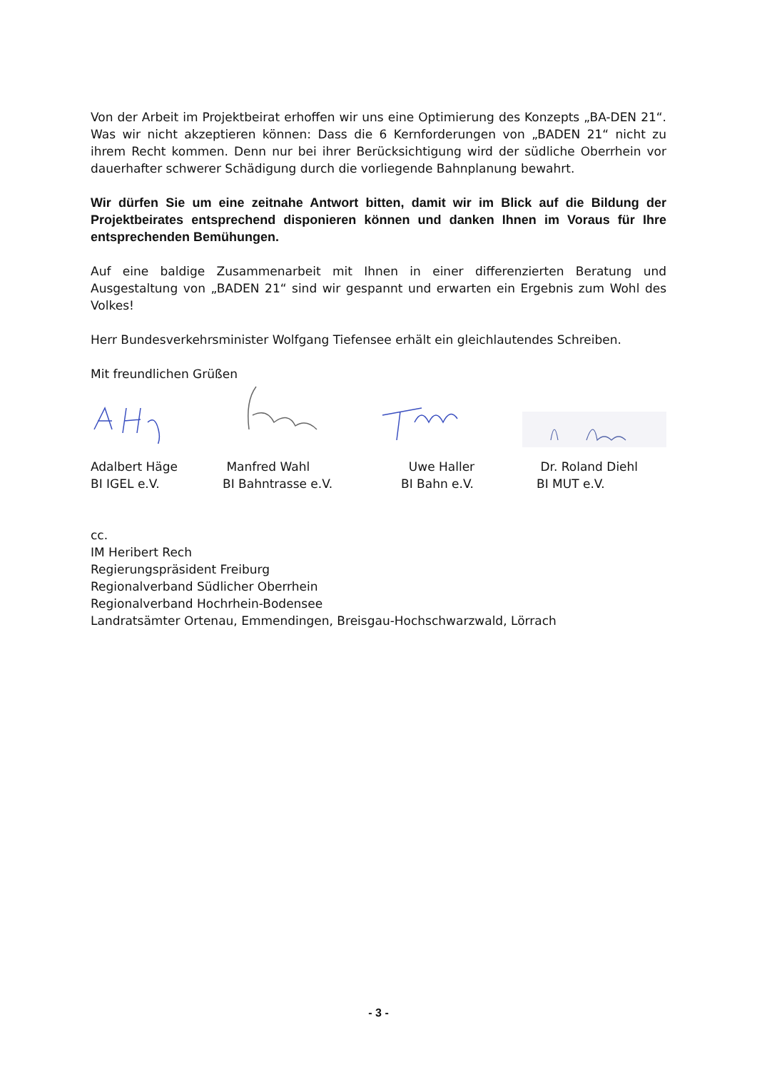Von der Arbeit im Projektbeirat erhoffen wir uns eine Optimierung des Konzepts „BA-DEN 21“. Was wir nicht akzeptieren können: Dass die 6 Kernforderungen von „BADEN 21“ nicht zu ihrem Recht kommen. Denn nur bei ihrer Berücksichtigung wird der südliche Oberrhein vor dauerhafter schwerer Schädigung durch die vorliegende Bahnplanung bewahrt.
Wir dürfen Sie um eine zeitnahe Antwort bitten, damit wir im Blick auf die Bildung der Projektbeirates entsprechend disponieren können und danken Ihnen im Voraus für Ihre entsprechenden Bemühungen.
Auf eine baldige Zusammenarbeit mit Ihnen in einer differenzierten Beratung und Ausgestaltung von „BADEN 21“ sind wir gespannt und erwarten ein Ergebnis zum Wohl des Volkes!
Herr Bundesverkehrsminister Wolfgang Tiefensee erhält ein gleichlautendes Schreiben.
Mit freundlichen Grüßen
Adalbert Häge
BI IGEL e.V.
Manfred Wahl
BI Bahntrasse e.V.
Uwe Haller
BI Bahn e.V.
Dr. Roland Diehl
BI MUT e.V.
cc.
IM Heribert Rech
Regierungspräsident Freiburg
Regionalverband Südlicher Oberrhein
Regionalverband Hochrhein-Bodensee
Landratsämter Ortenau, Emmendingen, Breisgau-Hochschwarzwald, Lörrach
- 3 -